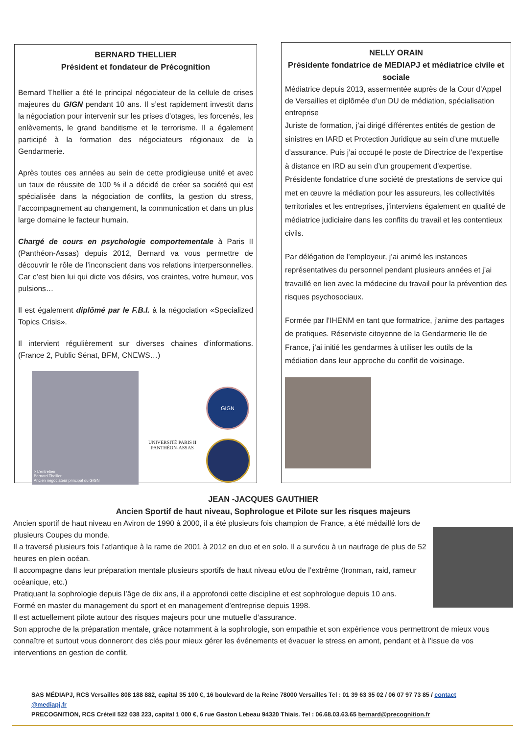BERNARD THELLIER
Président et fondateur de Précognition
Bernard Thellier a été le principal négociateur de la cellule de crises majeures du GIGN pendant 10 ans. Il s’est rapidement investit dans la négociation pour intervenir sur les prises d’otages, les forcenés, les enlèvements, le grand banditisme et le terrorisme. Il a également participé à la formation des négociateurs régionaux de la Gendarmerie.
Après toutes ces années au sein de cette prodigieuse unité et avec un taux de réussite de 100 % il a décidé de créer sa société qui est spécialisée dans la négociation de conflits, la gestion du stress, l’accompagnement au changement, la communication et dans un plus large domaine le facteur humain.
Chargé de cours en psychologie comportementale à Paris II (Panthéon-Assas) depuis 2012, Bernard va vous permettre de découvrir le rôle de l’inconscient dans vos relations interpersonnelles. Car c’est bien lui qui dicte vos désirs, vos craintes, votre humeur, vos pulsions…
Il est également diplômé par le F.B.I. à la négociation «Specialized Topics Crisis».
Il intervient régulièrement sur diverses chaines d’informations. (France 2, Public Sénat, BFM, CNEWS…)
> L’entretien
Bernard Thellier
Ancien négociateur principal du GIGN
UNIVERSITÉ PARIS II
PANTHÉON-ASSAS
GIGN
NELLY ORAIN
Présidente fondatrice de MEDIAPJ et médiatrice civile et sociale
Médiatrice depuis 2013, assermentée auprès de la Cour d’Appel de Versailles et diplômée d’un DU de médiation, spécialisation entreprise
Juriste de formation, j’ai dirigé différentes entités de gestion de sinistres en IARD et Protection Juridique au sein d’une mutuelle d’assurance. Puis j’ai occupé le poste de Directrice de l’expertise à distance en IRD au sein d’un groupement d’expertise. Présidente fondatrice d’une société de prestations de service qui met en œuvre la médiation pour les assureurs, les collectivités territoriales et les entreprises, j’interviens également en qualité de médiatrice judiciaire dans les conflits du travail et les contentieux civils.
Par délégation de l’employeur, j’ai animé les instances représentatives du personnel pendant plusieurs années et j’ai travaillé en lien avec la médecine du travail pour la prévention des risques psychosociaux.
Formée par l’IHENM en tant que formatrice, j’anime des partages de pratiques. Réserviste citoyenne de la Gendarmerie Ile de France, j’ai initié les gendarmes à utiliser les outils de la médiation dans leur approche du conflit de voisinage.
JEAN -JACQUES GAUTHIER
Ancien Sportif de haut niveau, Sophrologue et Pilote sur les risques majeurs
Ancien sportif de haut niveau en Aviron de 1990 à 2000, il a été plusieurs fois champion de France, a été médaillé lors de plusieurs Coupes du monde.
Il a traversé plusieurs fois l’atlantique à la rame de 2001 à 2012 en duo et en solo. Il a survécu à un naufrage de plus de 52 heures en plein océan.
Il accompagne dans leur préparation mentale plusieurs sportifs de haut niveau et/ou de l’extrême (Ironman, raid, rameur océanique, etc.)
Pratiquant la sophrologie depuis l’âge de dix ans, il a approfondi cette discipline et est sophrologue depuis 10 ans.
Formé en master du management du sport et en management d’entreprise depuis 1998.
Il est actuellement pilote autour des risques majeurs pour une mutuelle d’assurance.
Son approche de la préparation mentale, grâce notamment à la sophrologie, son empathie et son expérience vous permettront de mieux vous connaître et surtout vous donneront des clés pour mieux gérer les événements et évacuer le stress en amont, pendant et à l’issue de vos interventions en gestion de conflit.
SAS MÉDIAPJ, RCS Versailles 808 188 882, capital 35 100 €, 16 boulevard de la Reine 78000 Versailles Tel : 01 39 63 35 02 / 06 07 97 73 85 / contact @mediapj.fr
PRECOGNITION, RCS Créteil 522 038 223, capital 1 000 €, 6 rue Gaston Lebeau 94320 Thiais. Tel : 06.68.03.63.65 bernard@precognition.fr